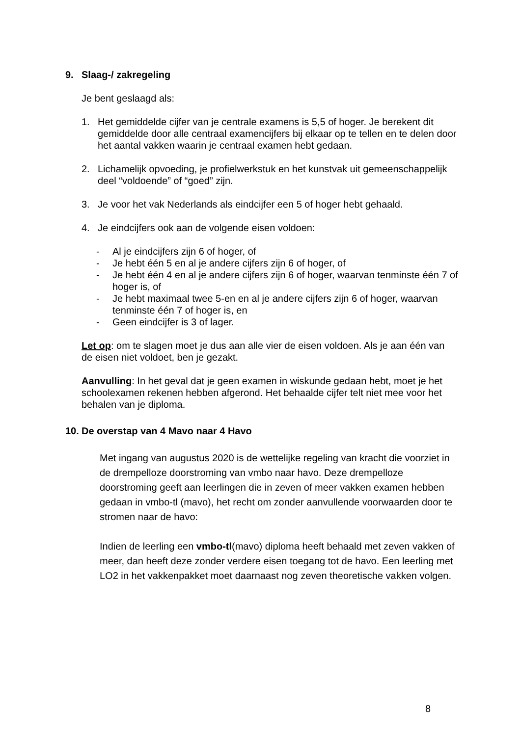9. Slaag-/ zakregeling
Je bent geslaagd als:
1. Het gemiddelde cijfer van je centrale examens is 5,5 of hoger. Je berekent dit gemiddelde door alle centraal examencijfers bij elkaar op te tellen en te delen door het aantal vakken waarin je centraal examen hebt gedaan.
2. Lichamelijk opvoeding, je profielwerkstuk en het kunstvak uit gemeenschappelijk deel “voldoende” of “goed” zijn.
3. Je voor het vak Nederlands als eindcijfer een 5 of hoger hebt gehaald.
4. Je eindcijfers ook aan de volgende eisen voldoen:
- Al je eindcijfers zijn 6 of hoger, of
- Je hebt één 5 en al je andere cijfers zijn 6 of hoger, of
- Je hebt één 4 en al je andere cijfers zijn 6 of hoger, waarvan tenminste één 7 of hoger is, of
- Je hebt maximaal twee 5-en en al je andere cijfers zijn 6 of hoger, waarvan tenminste één 7 of hoger is, en
- Geen eindcijfer is 3 of lager.
Let op: om te slagen moet je dus aan alle vier de eisen voldoen. Als je aan één van de eisen niet voldoet, ben je gezakt.
Aanvulling: In het geval dat je geen examen in wiskunde gedaan hebt, moet je het schoolexamen rekenen hebben afgerond. Het behaalde cijfer telt niet mee voor het behalen van je diploma.
10. De overstap van 4 Mavo naar 4 Havo
Met ingang van augustus 2020 is de wettelijke regeling van kracht die voorziet in de drempelloze doorstroming van vmbo naar havo. Deze drempelloze doorstroming geeft aan leerlingen die in zeven of meer vakken examen hebben gedaan in vmbo-tl (mavo), het recht om zonder aanvullende voorwaarden door te stromen naar de havo:
Indien de leerling een vmbo-tl(mavo) diploma heeft behaald met zeven vakken of meer, dan heeft deze zonder verdere eisen toegang tot de havo. Een leerling met LO2 in het vakkenpakket moet daarnaast nog zeven theoretische vakken volgen.
8